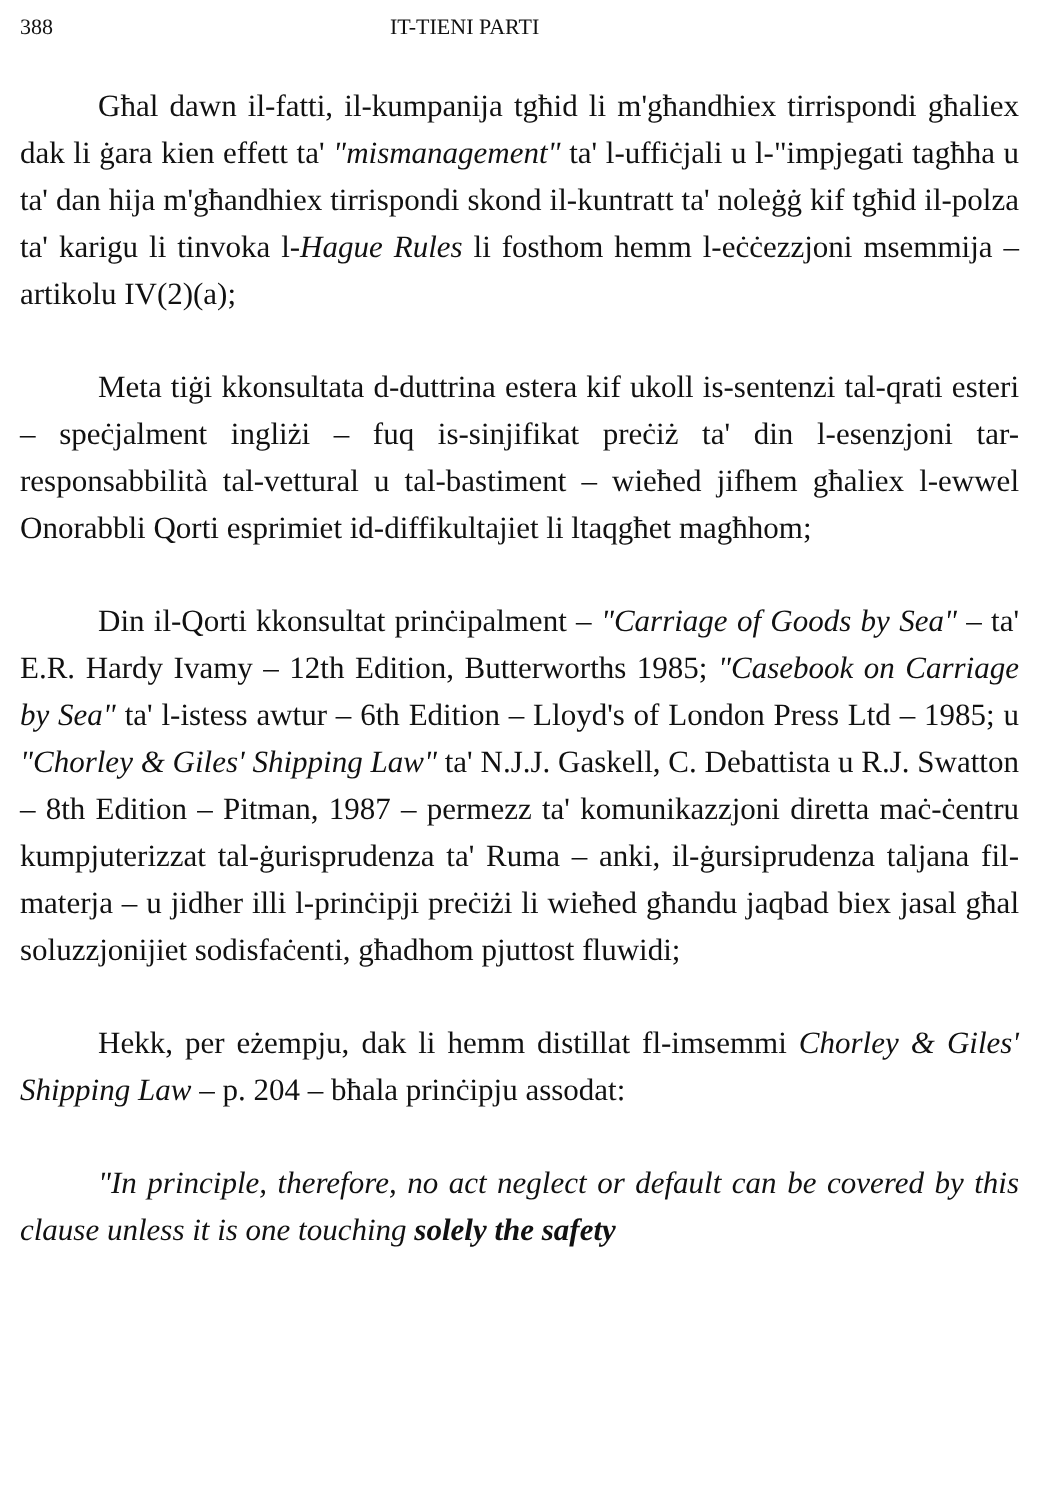388 IT-TIENI PARTI
Għal dawn il-fatti, il-kumpanija tgħid li m'għandhiex tirrispondi għaliex dak li ġara kien effett ta' "mismanagement" ta' l-uffiċjali u l-"impjegati tagħha u ta' dan hija m'għandhiex tirrispondi skond il-kuntratt ta' noleġġ kif tgħid il-polza ta' karigu li tinvoka l-Hague Rules li fosthom hemm l-eċċezzjoni msemmija – artikolu IV(2)(a);
Meta tiġi kkonsultata d-duttrina estera kif ukoll is-sentenzi tal-qrati esteri – speċjalment ingliżi – fuq is-sinjifikat preċiż ta' din l-esenzjoni tar-responsabbilità tal-vettural u tal-bastiment – wieħed jifhem għaliex l-ewwel Onorabbli Qorti esprimiet id-diffikultajiet li ltaqgħet magħhom;
Din il-Qorti kkonsultat prinċipalment – "Carriage of Goods by Sea" – ta' E.R. Hardy Ivamy – 12th Edition, Butterworths 1985; "Casebook on Carriage by Sea" ta' l-istess awtur – 6th Edition – Lloyd's of London Press Ltd – 1985; u "Chorley & Giles' Shipping Law" ta' N.J.J. Gaskell, C. Debattista u R.J. Swatton – 8th Edition – Pitman, 1987 – permezz ta' komunikazzjoni diretta maċ-ċentru kumpjuterizzat tal-ġurisprudenza ta' Ruma – anki, il-ġursiprudenza taljana fil-materja – u jidher illi l-prinċipji preċiżi li wieħed għandu jaqbad biex jasal għal soluzzjonijiet sodisfaċenti, għadhom pjuttost fluwidi;
Hekk, per eżempju, dak li hemm distillat fl-imsemmi Chorley & Giles' Shipping Law – p. 204 – bħala prinċipju assodat:
"In principle, therefore, no act neglect or default can be covered by this clause unless it is one touching solely the safety